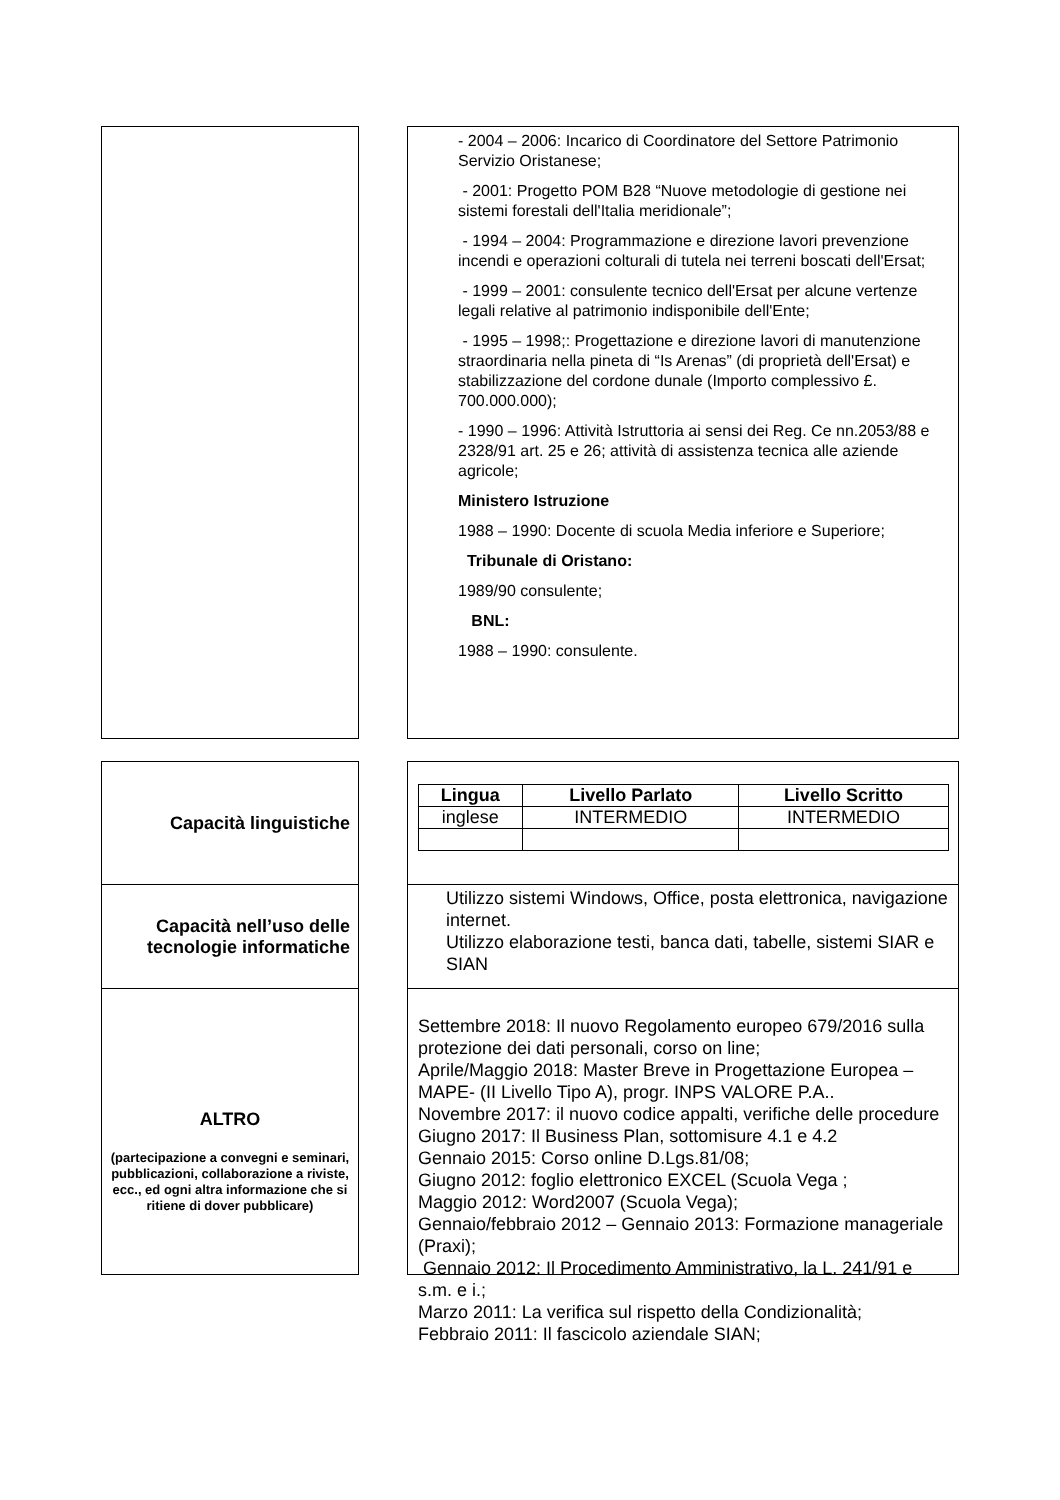- 2004 – 2006: Incarico di Coordinatore del Settore Patrimonio Servizio Oristanese;
- 2001: Progetto POM B28 “Nuove metodologie di gestione nei sistemi forestali dell'Italia meridionale”;
- 1994 – 2004: Programmazione e direzione lavori prevenzione incendi e operazioni colturali di tutela nei terreni boscati dell'Ersat;
- 1999 – 2001: consulente tecnico dell'Ersat per alcune vertenze legali relative al patrimonio indisponibile dell'Ente;
- 1995 – 1998;: Progettazione e direzione lavori di manutenzione straordinaria nella pineta di “Is Arenas” (di proprietà dell'Ersat) e stabilizzazione del cordone dunale (Importo complessivo £. 700.000.000);
- 1990 – 1996: Attività Istruttoria ai sensi dei Reg. Ce nn.2053/88 e 2328/91 art. 25 e 26; attività di assistenza tecnica alle aziende agricole;
Ministero Istruzione
1988 – 1990: Docente di scuola Media inferiore e Superiore;
Tribunale di Oristano:
1989/90 consulente;
BNL:
1988 – 1990: consulente.
Capacità linguistiche
| Lingua | Livello Parlato | Livello Scritto |
| --- | --- | --- |
| inglese | INTERMEDIO | INTERMEDIO |
Capacità nell’uso delle
tecnologie informatiche
Utilizzo sistemi Windows, Office, posta elettronica, navigazione internet.
Utilizzo elaborazione testi, banca dati, tabelle, sistemi SIAR e SIAN
ALTRO
(partecipazione a convegni e seminari, pubblicazioni, collaborazione a riviste, ecc., ed ogni altra informazione che si ritiene di dover pubblicare)
Settembre 2018: Il nuovo Regolamento europeo 679/2016 sulla protezione dei dati personali, corso on line;
Aprile/Maggio 2018: Master Breve in Progettazione Europea – MAPE- (II Livello Tipo A), progr. INPS VALORE P.A..
Novembre 2017: il nuovo codice appalti, verifiche delle procedure
Giugno 2017: Il Business Plan, sottomisure 4.1 e 4.2
Gennaio 2015: Corso online D.Lgs.81/08;
Giugno 2012: foglio elettronico EXCEL (Scuola Vega ;
Maggio 2012: Word2007 (Scuola Vega);
Gennaio/febbraio 2012 – Gennaio 2013: Formazione manageriale (Praxi);
Gennaio 2012: Il Procedimento Amministrativo, la L. 241/91 e s.m. e i.;
Marzo 2011: La verifica sul rispetto della Condizionalità;
Febbraio 2011: Il fascicolo aziendale SIAN;